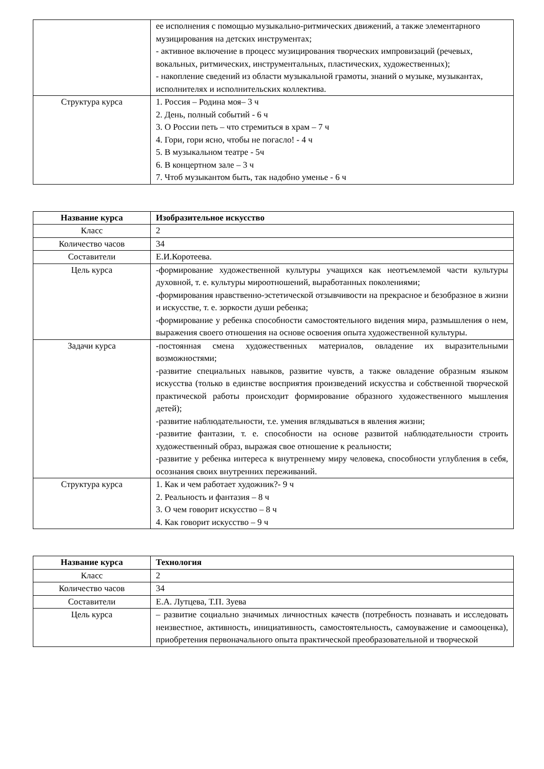| | ее исполнения с помощью музыкально-ритмических движений, а также элементарного музицирования на детских инструментах; - активное включение в процесс музицирования творческих импровизаций (речевых, вокальных, ритмических, инструментальных, пластических, художественных); - накопление сведений из области музыкальной грамоты, знаний о музыке, музыкантах, исполнителях и исполнительских коллектива. |
| Структура курса | 1. Россия – Родина моя– 3 ч 2. День, полный событий - 6 ч 3. О России петь – что стремиться в храм – 7 ч 4. Гори, гори ясно, чтобы не погасло! - 4 ч 5. В музыкальном театре - 5ч 6. В концертном зале – 3 ч 7. Чтоб музыкантом быть, так надобно уменье - 6 ч |
| Название курса | Изобразительное искусство |
| Класс | 2 |
| Количество часов | 34 |
| Составители | Е.И.Коротеева. |
| Цель курса | -формирование художественной культуры учащихся как неотъемлемой части культуры духовной, т. е. культуры мироотношений, выработанных поколениями; -формирования нравственно-эстетической отзывчивости на прекрасное и безобразное в жизни и искусстве, т. е. зоркости души ребенка; -формирование у ребенка способности самостоятельного видения мира, размышления о нем, выражения своего отношения на основе освоения опыта художественной культуры. |
| Задачи курса | -постоянная смена художественных материалов, овладение их выразительными возможностями; -развитие специальных навыков, развитие чувств, а также овладение образным языком искусства (только в единстве восприятия произведений искусства и собственной творческой практической работы происходит формирование образного художественного мышления детей); -развитие наблюдательности, т.е. умения вглядываться в явления жизни; -развитие фантазии, т. е. способности на основе развитой наблюдательности строить художественный образ, выражая свое отношение к реальности; -развитие у ребенка интереса к внутреннему миру человека, способности углубления в себя, осознания своих внутренних переживаний. |
| Структура курса | 1. Как и чем работает художник?- 9 ч 2. Реальность и фантазия – 8 ч 3. О чем говорит искусство – 8 ч 4. Как говорит искусство – 9 ч |
| Название курса | Технология |
| Класс | 2 |
| Количество часов | 34 |
| Составители | Е.А. Лутцева, Т.П. Зуева |
| Цель курса | – развитие социально значимых личностных качеств (потребность познавать и исследовать неизвестное, активность, инициативность, самостоятельность, самоуважение и самооценка), приобретения первоначального опыта практической преобразовательной и творческой |